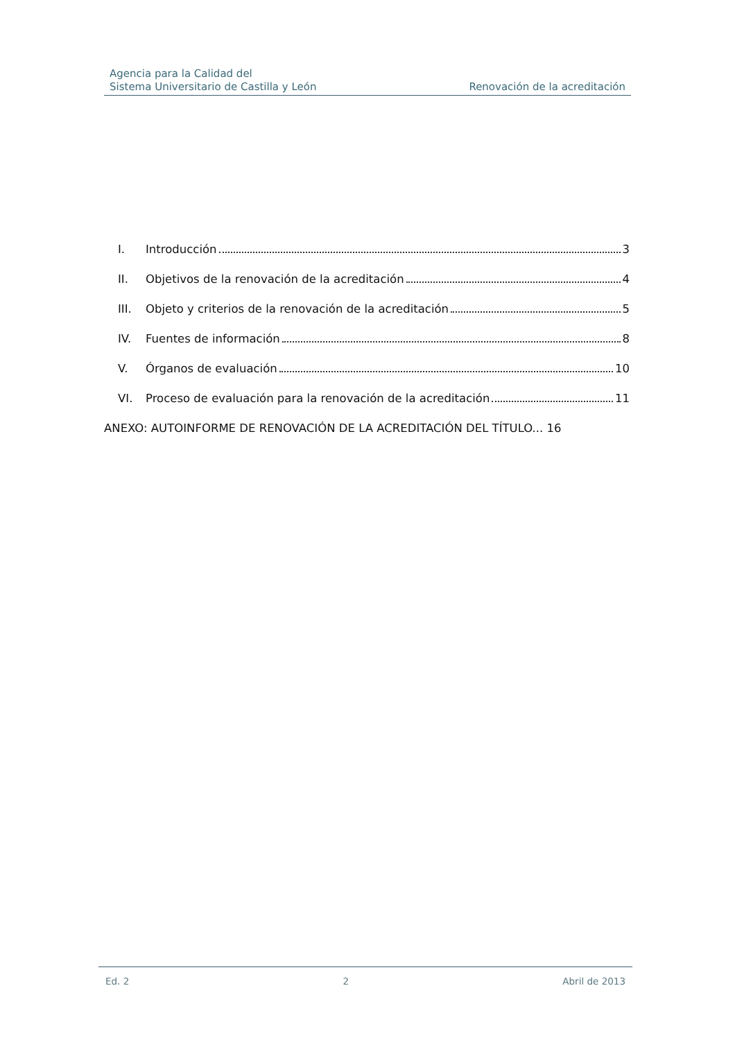Agencia para la Calidad del
Sistema Universitario de Castilla y León
Renovación de la acreditación
I. Introducción 3
II. Objetivos de la renovación de la acreditación 4
III. Objeto y criterios de la renovación de la acreditación 5
IV. Fuentes de información 8
V. Órganos de evaluación 10
VI. Proceso de evaluación para la renovación de la acreditación 11
ANEXO: AUTOINFORME DE RENOVACIÓN DE LA ACREDITACIÓN DEL TÍTULO... 16
Ed. 2 2 Abril de 2013